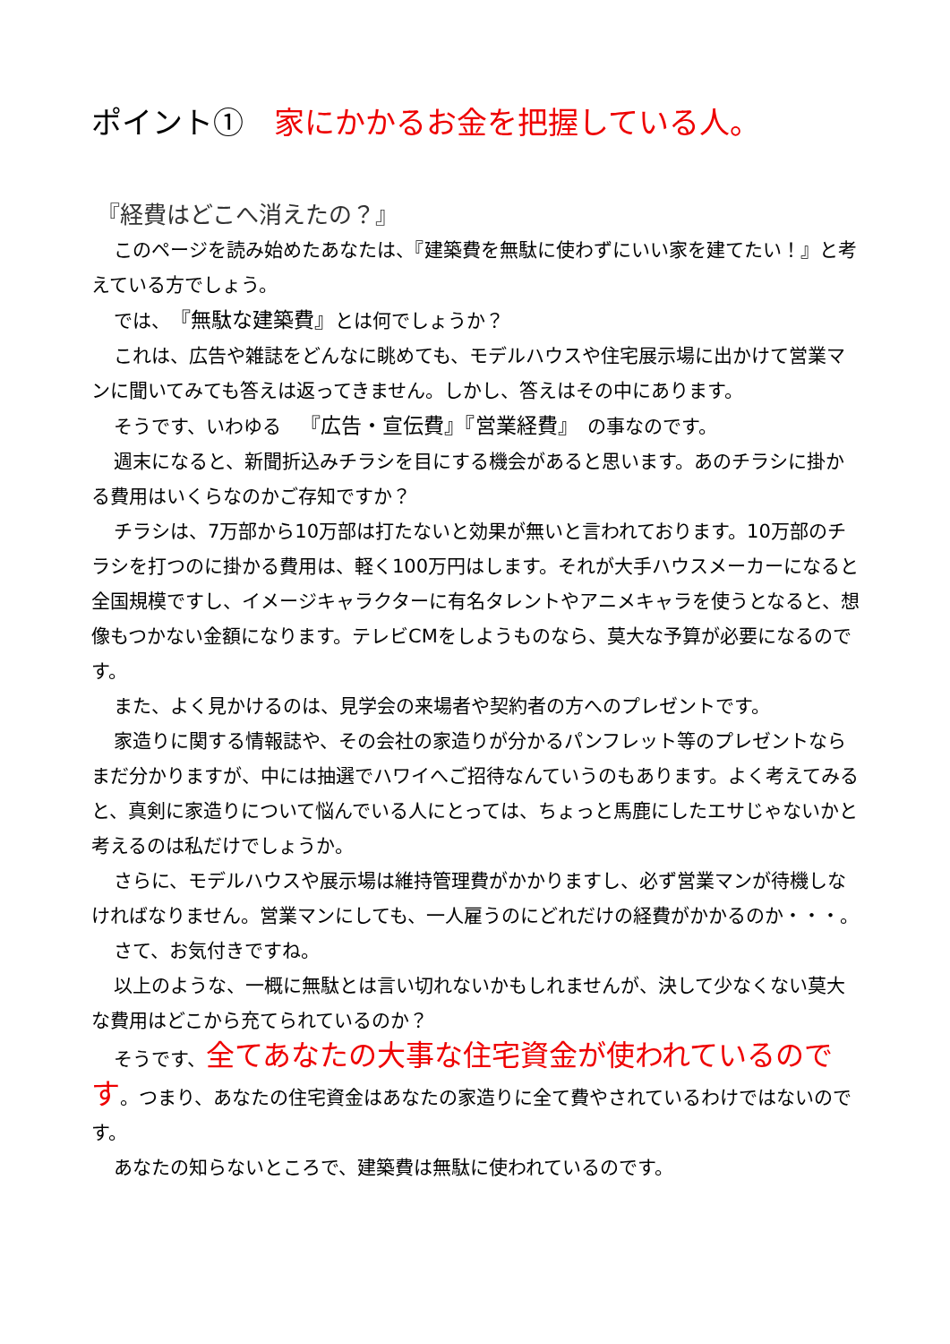ポイント①　家にかかるお金を把握している人。
『経費はどこへ消えたの？』
このページを読み始めたあなたは、『建築費を無駄に使わずにいい家を建てたい！』と考えている方でしょう。
では、『無駄な建築費』とは何でしょうか？
これは、広告や雑誌をどんなに眺めても、モデルハウスや住宅展示場に出かけて営業マンに聞いてみても答えは返ってきません。しかし、答えはその中にあります。
そうです、いわゆる　『広告・宣伝費』『営業経費』　の事なのです。
週末になると、新聞折込みチラシを目にする機会があると思います。あのチラシに掛かる費用はいくらなのかご存知ですか？
チラシは、7万部から10万部は打たないと効果が無いと言われております。10万部のチラシを打つのに掛かる費用は、軽く100万円はします。それが大手ハウスメーカーになると全国規模ですし、イメージキャラクターに有名タレントやアニメキャラを使うとなると、想像もつかない金額になります。テレビCMをしようものなら、莫大な予算が必要になるのです。
また、よく見かけるのは、見学会の来場者や契約者の方へのプレゼントです。
家造りに関する情報誌や、その会社の家造りが分かるパンフレット等のプレゼントならまだ分かりますが、中には抽選でハワイへご招待なんていうのもあります。よく考えてみると、真剣に家造りについて悩んでいる人にとっては、ちょっと馬鹿にしたエサじゃないかと考えるのは私だけでしょうか。
さらに、モデルハウスや展示場は維持管理費がかかりますし、必ず営業マンが待機しなければなりません。営業マンにしても、一人雇うのにどれだけの経費がかかるのか・・・。
さて、お気付きですね。
以上のような、一概に無駄とは言い切れないかもしれませんが、決して少なくない莫大な費用はどこから充てられているのか？
そうです、全てあなたの大事な住宅資金が使われているのです。つまり、あなたの住宅資金はあなたの家造りに全て費やされているわけではないのです。
あなたの知らないところで、建築費は無駄に使われているのです。